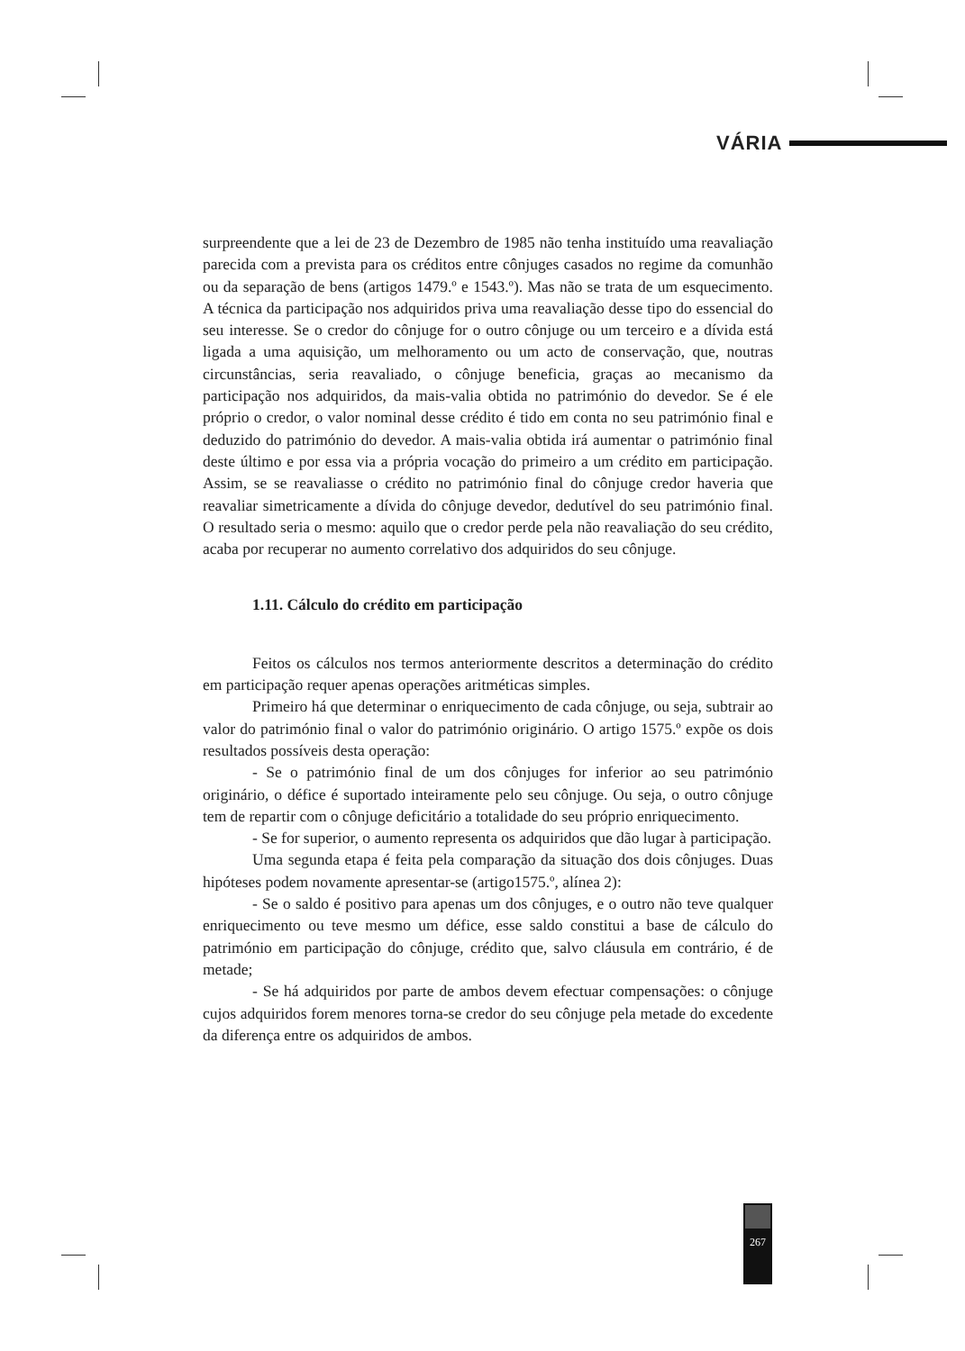VÁRIA
surpreendente que a lei de 23 de Dezembro de 1985 não tenha instituído uma reavaliação parecida com a prevista para os créditos entre cônjuges casados no regime da comunhão ou da separação de bens (artigos 1479.º e 1543.º). Mas não se trata de um esquecimento. A técnica da participação nos adquiridos priva uma reavaliação desse tipo do essencial do seu interesse. Se o credor do cônjuge for o outro cônjuge ou um terceiro e a dívida está ligada a uma aquisição, um melhoramento ou um acto de conservação, que, noutras circunstâncias, seria reavaliado, o cônjuge beneficia, graças ao mecanismo da participação nos adquiridos, da mais-valia obtida no património do devedor. Se é ele próprio o credor, o valor nominal desse crédito é tido em conta no seu património final e deduzido do património do devedor. A mais-valia obtida irá aumentar o património final deste último e por essa via a própria vocação do primeiro a um crédito em participação. Assim, se se reavaliasse o crédito no património final do cônjuge credor haveria que reavaliar simetricamente a dívida do cônjuge devedor, dedutível do seu património final. O resultado seria o mesmo: aquilo que o credor perde pela não reavaliação do seu crédito, acaba por recuperar no aumento correlativo dos adquiridos do seu cônjuge.
1.11. Cálculo do crédito em participação
Feitos os cálculos nos termos anteriormente descritos a determinação do crédito em participação requer apenas operações aritméticas simples.
Primeiro há que determinar o enriquecimento de cada cônjuge, ou seja, subtrair ao valor do património final o valor do património originário. O artigo 1575.º expõe os dois resultados possíveis desta operação:
- Se o património final de um dos cônjuges for inferior ao seu património originário, o défice é suportado inteiramente pelo seu cônjuge. Ou seja, o outro cônjuge tem de repartir com o cônjuge deficitário a totalidade do seu próprio enriquecimento.
- Se for superior, o aumento representa os adquiridos que dão lugar à participação.
Uma segunda etapa é feita pela comparação da situação dos dois cônjuges. Duas hipóteses podem novamente apresentar-se (artigo1575.º, alínea 2):
- Se o saldo é positivo para apenas um dos cônjuges, e o outro não teve qualquer enriquecimento ou teve mesmo um défice, esse saldo constitui a base de cálculo do património em participação do cônjuge, crédito que, salvo cláusula em contrário, é de metade;
- Se há adquiridos por parte de ambos devem efectuar compensações: o cônjuge cujos adquiridos forem menores torna-se credor do seu cônjuge pela metade do excedente da diferença entre os adquiridos de ambos.
267